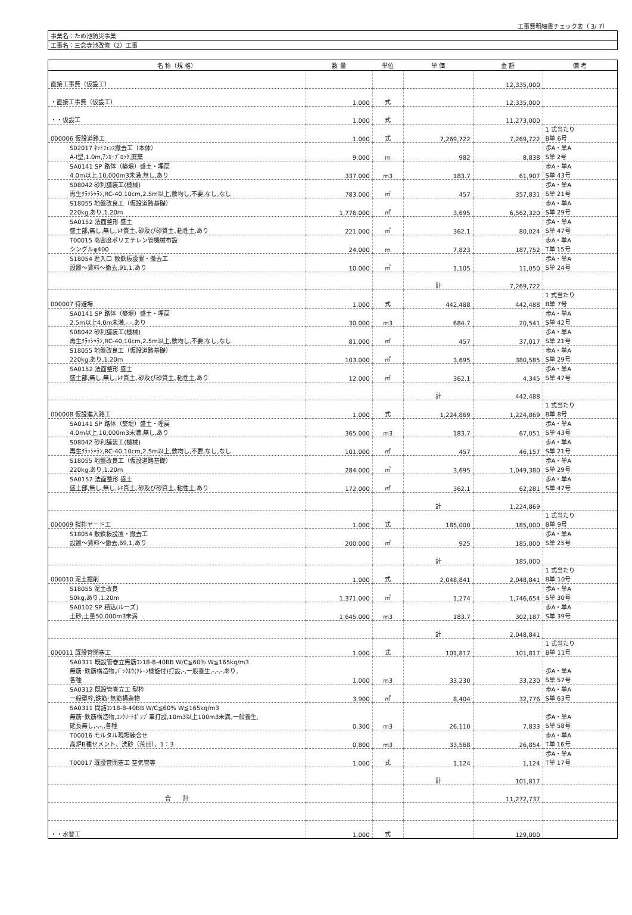工事費明細書チェック表（ 3/ 7）
| 事業名：ため池防災事業 |
| 工事名：三念寺池改修（2）工事 |
| 名 称（規 格） | 数 量 | 単位 | 単 価 | 金 額 | 備 考 |
| --- | --- | --- | --- | --- | --- |
| 直接工事費（仮設工） | | | | 12,335,000 | |
| ・直接工事費（仮設工） | 1.000 | 式 | | 12,335,000 | |
| ・・仮設工 | 1.000 | 式 | | 11,273,000 | |
| 000006 仮設道路工 | 1.000 | 式 | 7,269,722 | 7,269,722 | 1 式当たり B単 6号 |
| S02017 ﾈｯﾄﾌｪﾝｽ撤去工（本体） A-Ⅰ型,1.0m,ｱﾝｶｰﾌﾞﾛｯｸ,廃棄 | 9.000 | m | 982 | 8,838 | 歩A・単A S単 2号 |
| SA0141 SP 路体（築堤）盛土・埋戻 4.0m以上,10,000m3未満,無し,あり | 337.000 | m3 | 183.7 | 61,907 | 歩A・単A S単 43号 |
| S08042 砂利舗装工(機械) 再生ｸﾗｯｼｬﾗﾝ,RC-40,10cm,2.5m以上,敷均し,不要,なし,なし | 783.000 | ㎡ | 457 | 357,831 | 歩A・単A S単 21号 |
| S18055 地盤改良工（仮設道路基礎） 220kg,あり,1.20m | 1,776.000 | ㎡ | 3,695 | 6,562,320 | 歩A・単A S単 29号 |
| SA0152 法面整形 盛土 盛土部,無し,無し,ﾚｷ質土､砂及び砂質土､粘性土,あり | 221.000 | ㎡ | 362.1 | 80,024 | 歩A・単A S単 47号 |
| T00015 高密度ポリエチレン管機械布設 シングルφ400 | 24.000 | m | 7,823 | 187,752 | 歩A・単A T単 15号 |
| S18054 進入口 敷鉄板設置・撤去工 設置～賃料～撤去,91,1,あり | 10.000 | ㎡ | 1,105 | 11,050 | 歩A・単A S単 24号 |
| | | | 計 | 7,269,722 | |
| 000007 待避場 | 1.000 | 式 | 442,488 | 442,488 | 1 式当たり B単 7号 |
| SA0141 SP 路体（築堤）盛土・埋戻 2.5m以上4.0m未満,-,-,あり | 30.000 | m3 | 684.7 | 20,541 | 歩A・単A S単 42号 |
| S08042 砂利舗装工(機械) 再生ｸﾗｯｼｬﾗﾝ,RC-40,10cm,2.5m以上,敷均し,不要,なし,なし | 81.000 | ㎡ | 457 | 37,017 | 歩A・単A S単 21号 |
| S18055 地盤改良工（仮設道路基礎） 220kg,あり,1.20m | 103.000 | ㎡ | 3,695 | 380,585 | 歩A・単A S単 29号 |
| SA0152 法面整形 盛土 盛土部,無し,無し,ﾚｷ質土､砂及び砂質土､粘性土,あり | 12.000 | ㎡ | 362.1 | 4,345 | 歩A・単A S単 47号 |
| | | | 計 | 442,488 | |
| 000008 仮設進入路工 | 1.000 | 式 | 1,224,869 | 1,224,869 | 1 式当たり B単 8号 |
| SA0141 SP 路体（築堤）盛土・埋戻 4.0m以上,10,000m3未満,無し,あり | 365.000 | m3 | 183.7 | 67,051 | 歩A・単A S単 43号 |
| S08042 砂利舗装工(機械) 再生ｸﾗｯｼｬﾗﾝ,RC-40,10cm,2.5m以上,敷均し,不要,なし,なし | 101.000 | ㎡ | 457 | 46,157 | 歩A・単A S単 21号 |
| S18055 地盤改良工（仮設道路基礎） 220kg,あり,1.20m | 284.000 | ㎡ | 3,695 | 1,049,380 | 歩A・単A S単 29号 |
| SA0152 法面整形 盛土 盛土部,無し,無し,ﾚｷ質土､砂及び砂質土､粘性土,あり | 172.000 | ㎡ | 362.1 | 62,281 | 歩A・単A S単 47号 |
| | | | 計 | 1,224,869 | |
| 000009 撹拌ヤード工 | 1.000 | 式 | 185,000 | 185,000 | 1 式当たり B単 9号 |
| S18054 敷鉄板設置・撤去工 設置～賃料～撤去,69,1,あり | 200.000 | ㎡ | 925 | 185,000 | 歩A・単A S単 25号 |
| | | | 計 | 185,000 | |
| 000010 泥土掘削 | 1.000 | 式 | 2,048,841 | 2,048,841 | 1 式当たり B単 10号 |
| S18055 泥土改良 50kg,あり,1.20m | 1,371.000 | ㎡ | 1,274 | 1,746,654 | 歩A・単A S単 30号 |
| SA0102 SP 積込(ルーズ) 土砂,土量50,000m3未満 | 1,645.000 | m3 | 183.7 | 302,187 | 歩A・単A S単 39号 |
| | | | 計 | 2,048,841 | |
| 000011 既設管閉塞工 | 1.000 | 式 | 101,817 | 101,817 | 1 式当たり B単 11号 |
| SA0311 既設管巻立無筋ｺﾝ18-8-40BB W/C≦60% W≦165kg/m3 無筋･鉄筋構造物,ﾊﾞｯｸﾎｳ(ｸﾚｰﾝ機能付)打設,-,一般養生,-,-,-,あり, 各種 | 1.000 | m3 | 33,230 | 33,230 | 歩A・単A S単 57号 |
| SA0312 既設管巻立工 型枠 一般型枠,鉄筋･無筋構造物 | 3.900 | ㎡ | 8,404 | 32,776 | 歩A・単A S単 63号 |
| SA0311 間詰ｺﾝ18-8-40BB W/C≦60% W≦165kg/m3 無筋･鉄筋構造物,ｺﾝｸﾘｰﾄﾎﾟﾝﾌﾟ車打設,10m3以上100m3未満,一般養生, 延長無し,-,-,,各種 | 0.300 | m3 | 26,110 | 7,833 | 歩A・単A S単 58号 |
| T00016 モルタル現場練合せ 高炉B種セメント、洗砂（荒目）、1：3 | 0.800 | m3 | 33,568 | 26,854 | 歩A・単A T単 16号 |
| T00017 既設管閉塞工 空気管等 | 1.000 | 式 | 1,124 | 1,124 | 歩A・単A T単 17号 |
| | | | 計 | 101,817 | |
| 合 計 | | | | 11,272,737 | |
| ・・水替工 | 1.000 | 式 | | 129,000 | |